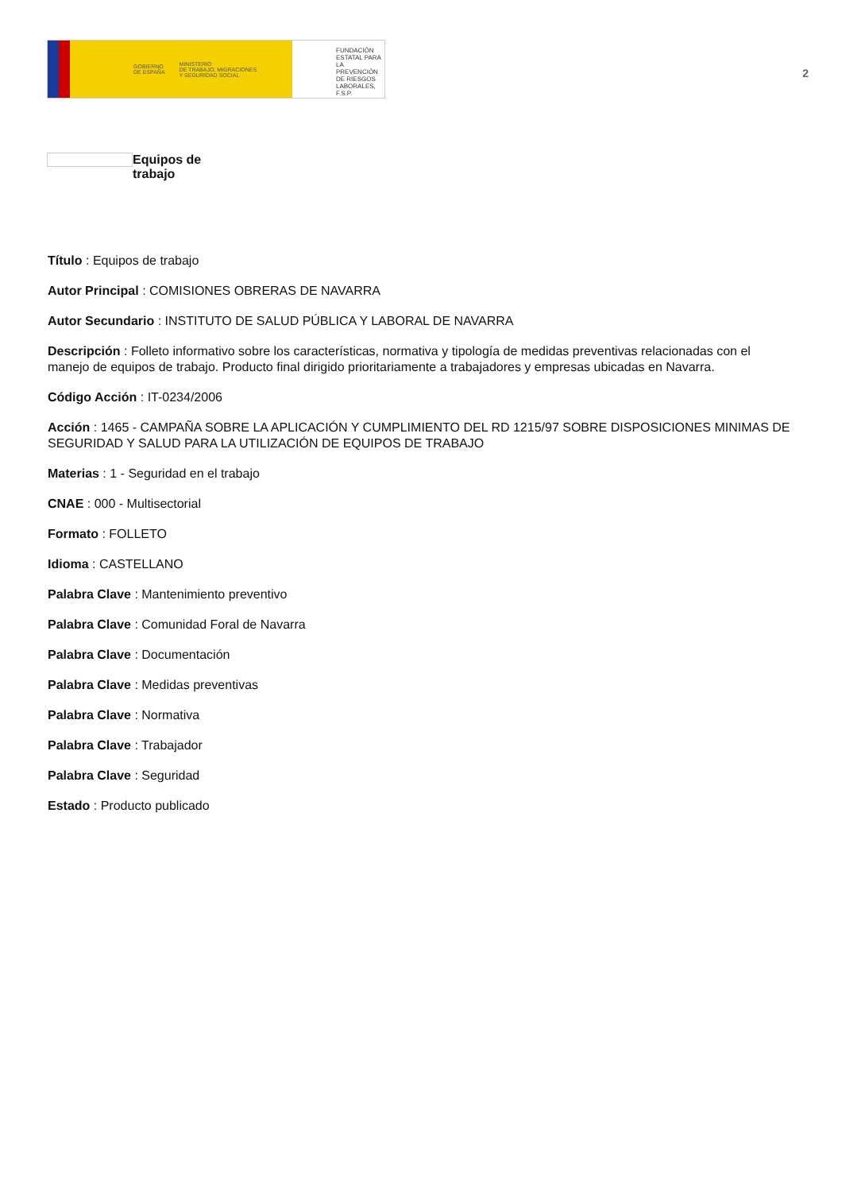GOBIERNO
DE ESPAÑA MINISTERIO
DE TRABAJO, MIGRACIONES
Y SEGURIDAD SOCIAL
FUNDACIÓN
ESTATAL PARA
LA PREVENCIÓN
DE RIESGOS
LABORALES, F.S.P.
2
Equipos de trabajo
Título : Equipos de trabajo
Autor Principal : COMISIONES OBRERAS DE NAVARRA
Autor Secundario : INSTITUTO DE SALUD PÚBLICA Y LABORAL DE NAVARRA
Descripción : Folleto informativo sobre los características, normativa y tipología de medidas preventivas relacionadas con el manejo de equipos de trabajo. Producto final dirigido prioritariamente a trabajadores y empresas ubicadas en Navarra.
Código Acción : IT-0234/2006
Acción : 1465 - CAMPAÑA SOBRE LA APLICACIÓN Y CUMPLIMIENTO DEL RD 1215/97 SOBRE DISPOSICIONES MINIMAS DE SEGURIDAD Y SALUD PARA LA UTILIZACIÓN DE EQUIPOS DE TRABAJO
Materias : 1 - Seguridad en el trabajo
CNAE : 000 - Multisectorial
Formato : FOLLETO
Idioma : CASTELLANO
Palabra Clave : Mantenimiento preventivo
Palabra Clave : Comunidad Foral de Navarra
Palabra Clave : Documentación
Palabra Clave : Medidas preventivas
Palabra Clave : Normativa
Palabra Clave : Trabajador
Palabra Clave : Seguridad
Estado : Producto publicado